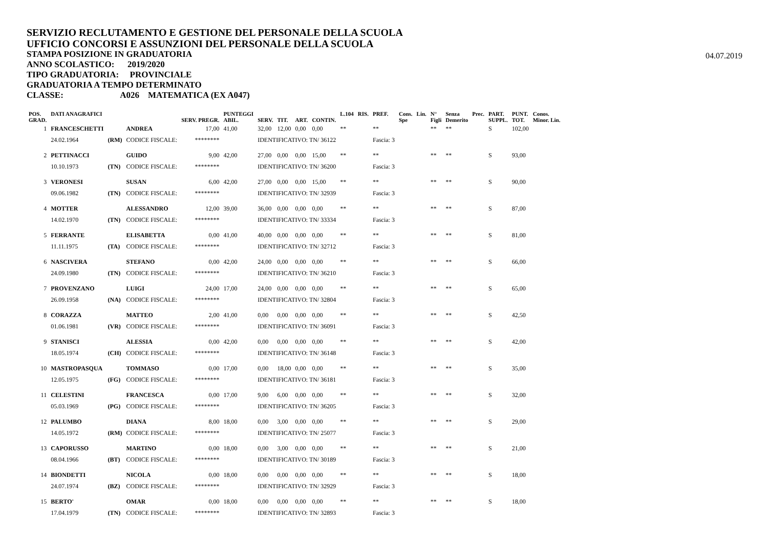SERVIZIO RECLUTAMENTO E GESTIONE DEL PERSONALE DELLA SCUOLA
UFFICIO CONCORSI E ASSUNZIONI DEL PERSONALE DELLA SCUOLA
STAMPA POSIZIONE IN GRADUATORIA
ANNO SCOLASTICO: 2019/2020
TIPO GRADUATORIA: PROVINCIALE
GRADUATORIA A TEMPO DETERMINATO
CLASSE: A026 MATEMATICA (EX A047)
04.07.2019
| POS. GRAD. | DATI ANAGRAFICI | | | SERV. PREGR. | PUNTEGGI ABIL. | SERV. | TIT. | ART. | CONTIN. | L.104 | RIS. | PREF. | Cons. Spe | Lin. | N° Figli | Senza Demerito | Prec. | PART. SUPPL. | PUNT. TOT. | Conos. Minor. Lin. |
| --- | --- | --- | --- | --- | --- | --- | --- | --- | --- | --- | --- | --- | --- | --- | --- | --- | --- | --- | --- | --- |
| 1 | FRANCESCHETTI | | ANDREA | 17,00 | 41,00 | 32,00 | 12,00 | 0,00 | 0,00 | ** | | ** | | | ** | ** | | S | 102,00 | |
| | 24.02.1964 | (RM) | CODICE FISCALE: | ******** | | IDENTIFICATIVO: TN/ 36122 | | | | | | Fascia: 3 | | | | | | | | |
| 2 | PETTINACCI | | GUIDO | 9,00 | 42,00 | 27,00 | 0,00 | 0,00 | 15,00 | ** | | ** | | | ** | ** | | S | 93,00 | |
| | 10.10.1973 | (TN) | CODICE FISCALE: | ******** | | IDENTIFICATIVO: TN/ 36200 | | | | | | Fascia: 3 | | | | | | | | |
| 3 | VERONESI | | SUSAN | 6,00 | 42,00 | 27,00 | 0,00 | 0,00 | 15,00 | ** | | ** | | | ** | ** | | S | 90,00 | |
| | 09.06.1982 | (TN) | CODICE FISCALE: | ******** | | IDENTIFICATIVO: TN/ 32939 | | | | | | Fascia: 3 | | | | | | | | |
| 4 | MOTTER | | ALESSANDRO | 12,00 | 39,00 | 36,00 | 0,00 | 0,00 | 0,00 | ** | | ** | | | ** | ** | | S | 87,00 | |
| | 14.02.1970 | (TN) | CODICE FISCALE: | ******** | | IDENTIFICATIVO: TN/ 33334 | | | | | | Fascia: 3 | | | | | | | | |
| 5 | FERRANTE | | ELISABETTA | 0,00 | 41,00 | 40,00 | 0,00 | 0,00 | 0,00 | ** | | ** | | | ** | ** | | S | 81,00 | |
| | 11.11.1975 | (TA) | CODICE FISCALE: | ******** | | IDENTIFICATIVO: TN/ 32712 | | | | | | Fascia: 3 | | | | | | | | |
| 6 | NASCIVERA | | STEFANO | 0,00 | 42,00 | 24,00 | 0,00 | 0,00 | 0,00 | ** | | ** | | | ** | ** | | S | 66,00 | |
| | 24.09.1980 | (TN) | CODICE FISCALE: | ******** | | IDENTIFICATIVO: TN/ 36210 | | | | | | Fascia: 3 | | | | | | | | |
| 7 | PROVENZANO | | LUIGI | 24,00 | 17,00 | 24,00 | 0,00 | 0,00 | 0,00 | ** | | ** | | | ** | ** | | S | 65,00 | |
| | 26.09.1958 | (NA) | CODICE FISCALE: | ******** | | IDENTIFICATIVO: TN/ 32804 | | | | | | Fascia: 3 | | | | | | | | |
| 8 | CORAZZA | | MATTEO | 2,00 | 41,00 | 0,00 | 0,00 | 0,00 | 0,00 | ** | | ** | | | ** | ** | | S | 42,50 | |
| | 01.06.1981 | (VR) | CODICE FISCALE: | ******** | | IDENTIFICATIVO: TN/ 36091 | | | | | | Fascia: 3 | | | | | | | | |
| 9 | STANISCI | | ALESSIA | 0,00 | 42,00 | 0,00 | 0,00 | 0,00 | 0,00 | ** | | ** | | | ** | ** | | S | 42,00 | |
| | 18.05.1974 | (CH) | CODICE FISCALE: | ******** | | IDENTIFICATIVO: TN/ 36148 | | | | | | Fascia: 3 | | | | | | | | |
| 10 | MASTROPASQUA | | TOMMASO | 0,00 | 17,00 | 0,00 | 18,00 | 0,00 | 0,00 | ** | | ** | | | ** | ** | | S | 35,00 | |
| | 12.05.1975 | (FG) | CODICE FISCALE: | ******** | | IDENTIFICATIVO: TN/ 36181 | | | | | | Fascia: 3 | | | | | | | | |
| 11 | CELESTINI | | FRANCESCA | 0,00 | 17,00 | 9,00 | 6,00 | 0,00 | 0,00 | ** | | ** | | | ** | ** | | S | 32,00 | |
| | 05.03.1969 | (PG) | CODICE FISCALE: | ******** | | IDENTIFICATIVO: TN/ 36205 | | | | | | Fascia: 3 | | | | | | | | |
| 12 | PALUMBO | | DIANA | 8,00 | 18,00 | 0,00 | 3,00 | 0,00 | 0,00 | ** | | ** | | | ** | ** | | S | 29,00 | |
| | 14.05.1972 | (RM) | CODICE FISCALE: | ******** | | IDENTIFICATIVO: TN/ 25077 | | | | | | Fascia: 3 | | | | | | | | |
| 13 | CAPORUSSO | | MARTINO | 0,00 | 18,00 | 0,00 | 3,00 | 0,00 | 0,00 | ** | | ** | | | ** | ** | | S | 21,00 | |
| | 08.04.1966 | (BT) | CODICE FISCALE: | ******** | | IDENTIFICATIVO: TN/ 30189 | | | | | | Fascia: 3 | | | | | | | | |
| 14 | BIONDETTI | | NICOLA | 0,00 | 18,00 | 0,00 | 0,00 | 0,00 | 0,00 | ** | | ** | | | ** | ** | | S | 18,00 | |
| | 24.07.1974 | (BZ) | CODICE FISCALE: | ******** | | IDENTIFICATIVO: TN/ 32929 | | | | | | Fascia: 3 | | | | | | | | |
| 15 | BERTO' | | OMAR | 0,00 | 18,00 | 0,00 | 0,00 | 0,00 | 0,00 | ** | | ** | | | ** | ** | | S | 18,00 | |
| | 17.04.1979 | (TN) | CODICE FISCALE: | ******** | | IDENTIFICATIVO: TN/ 32893 | | | | | | Fascia: 3 | | | | | | | | |